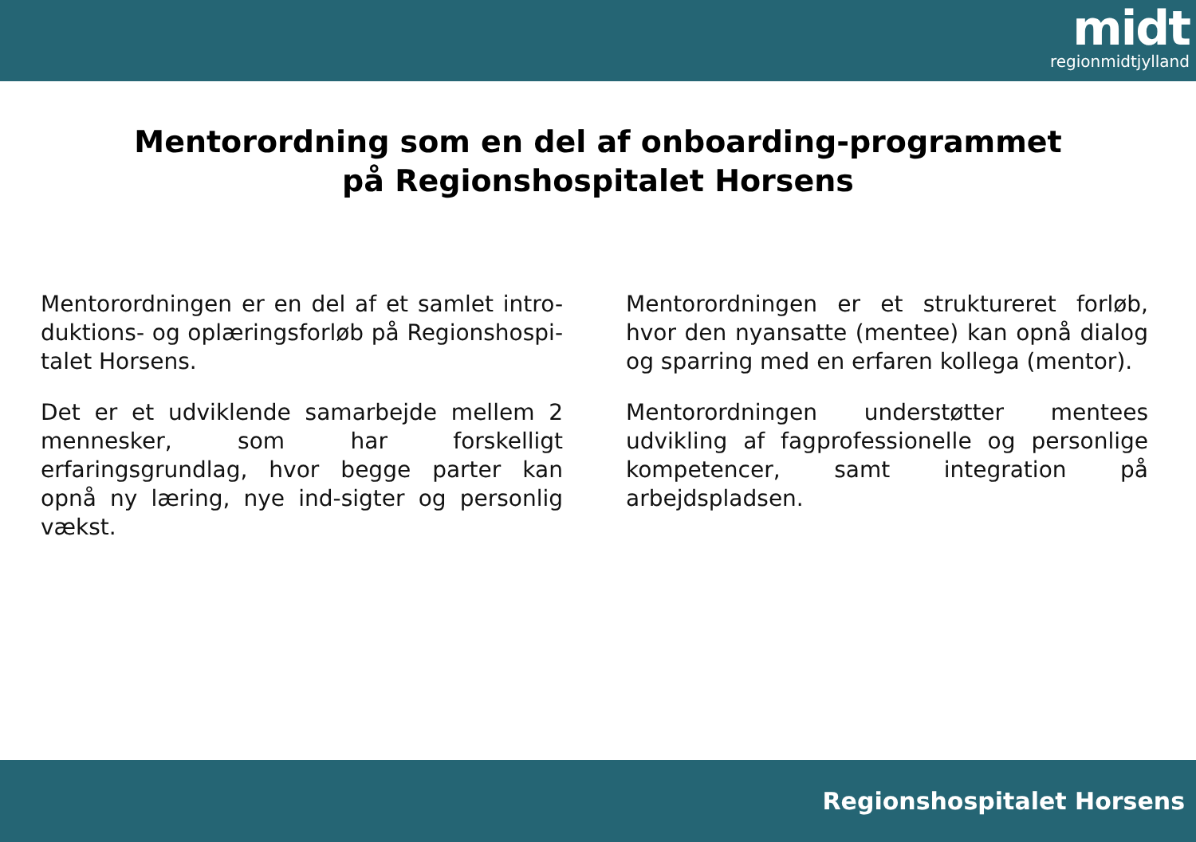midt
regionmidtjylland
Mentorordning som en del af onboarding-programmet
på Regionshospitalet Horsens
Mentorordningen er en del af et samlet intro-duktions- og oplæringsforløb på Regionshospi-talet Horsens.
Det er et udviklende samarbejde mellem 2 mennesker, som har forskelligt erfaringsgrundlag, hvor begge parter kan opnå ny læring, nye ind-sigter og personlig vækst.
Mentorordningen er et struktureret forløb, hvor den nyansatte (mentee) kan opnå dialog og sparring med en erfaren kollega (mentor).
Mentorordningen understøtter mentees udvikling af fagprofessionelle og personlige kompetencer, samt integration på arbejdspladsen.
Regionshospitalet Horsens